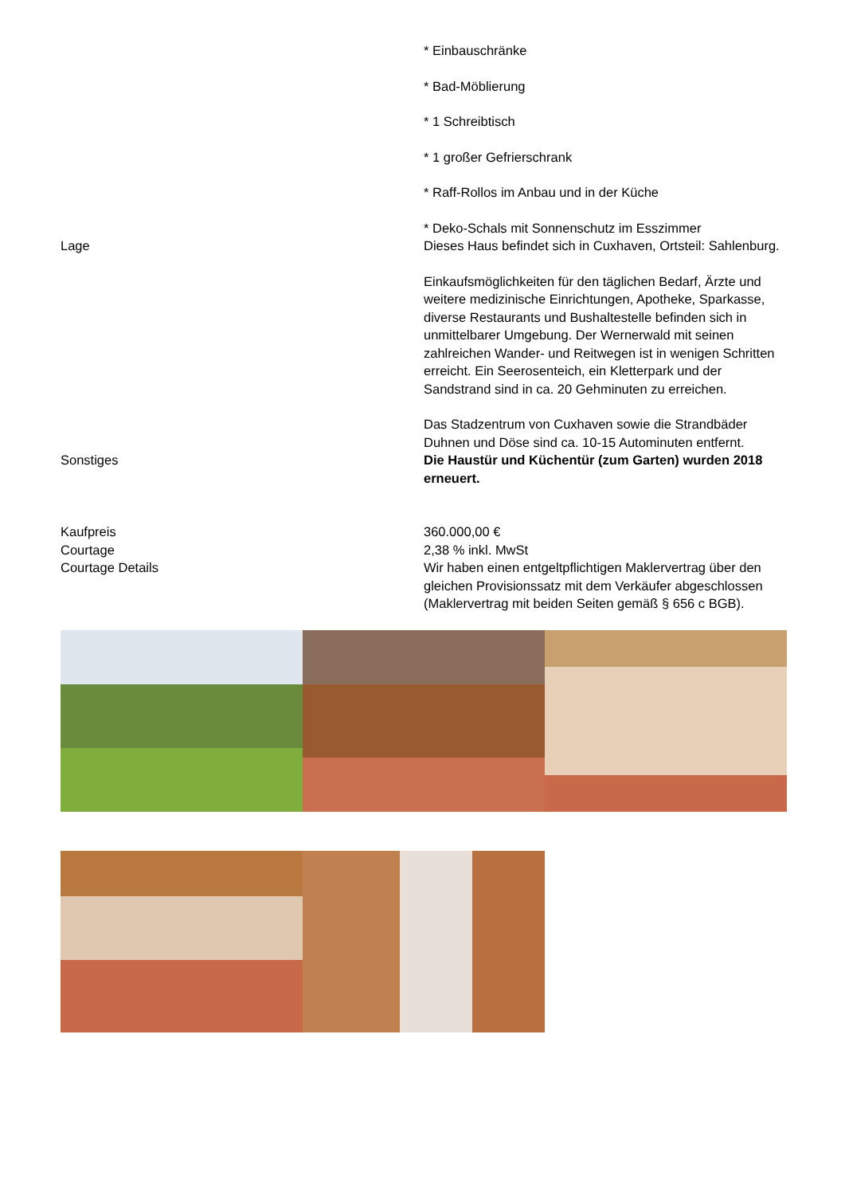* Einbauschränke
* Bad-Möblierung
* 1 Schreibtisch
* 1 großer Gefrierschrank
* Raff-Rollos im Anbau und in der Küche
* Deko-Schals mit Sonnenschutz im Esszimmer
Lage Dieses Haus befindet sich in Cuxhaven, Ortsteil: Sahlenburg.
Einkaufsmöglichkeiten für den täglichen Bedarf, Ärzte und weitere medizinische Einrichtungen, Apotheke, Sparkasse, diverse Restaurants und Bushaltestelle befinden sich in unmittelbarer Umgebung. Der Wernerwald mit seinen zahlreichen Wander- und Reitwegen ist in wenigen Schritten erreicht. Ein Seerosenteich, ein Kletterpark und der Sandstrand sind in ca. 20 Gehminuten zu erreichen.
Das Stadzentrum von Cuxhaven sowie die Strandbäder Duhnen und Döse sind ca. 10-15 Autominuten entfernt.
Sonstiges Die Haustür und Küchentür (zum Garten) wurden 2018 erneuert.
Kaufpreis 360.000,00 €
Courtage 2,38 % inkl. MwSt
Courtage Details Wir haben einen entgeltpflichtigen Maklervertrag über den gleichen Provisionssatz mit dem Verkäufer abgeschlossen (Maklervertrag mit beiden Seiten gemäß § 656 c BGB).